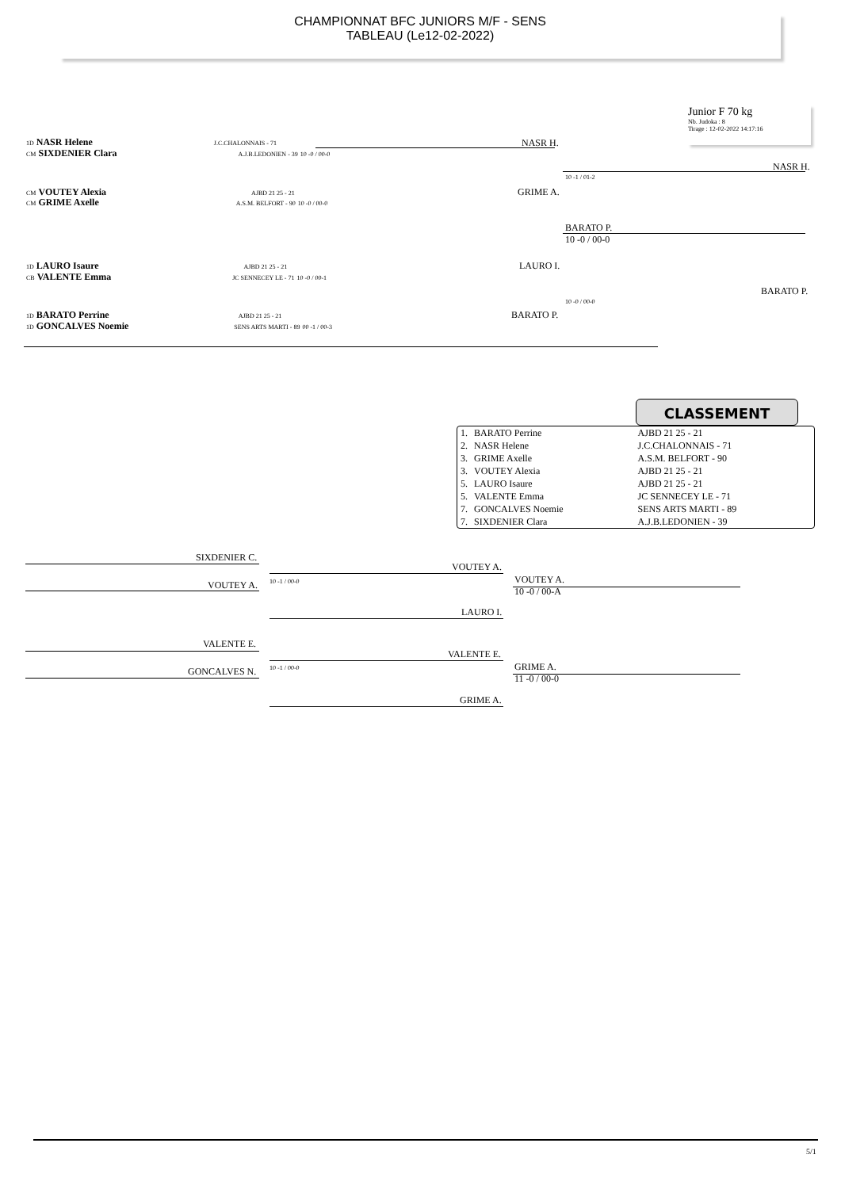CHAMPIONNAT BFC JUNIORS M/F - SENS
TABLEAU (Le12-02-2022)
Junior F 70 kg
Nb. Judoka : 8
Tirage : 12-02-2022 14:17:16
1D NASR Helene J.C.CHALONNAIS - 71
CM SIXDENIER Clara A.J.B.LEDONIEN - 39 10 -0 / 00-0
NASR H.
CM VOUTEY Alexia AJBD 21 25 - 21
CM GRIME Axelle A.S.M. BELFORT - 90 10 -0 / 00-0
GRIME A.
10 -1 / 01-2
NASR H.
BARATO P.
10 -0 / 00-0
1D LAURO Isaure AJBD 21 25 - 21
CB VALENTE Emma JC SENNECEY LE - 71 10 -0 / 00-1
LAURO I.
10 -0 / 00-0
BARATO P.
1D BARATO Perrine AJBD 21 25 - 21
1D GONCALVES Noemie SENS ARTS MARTI - 89 00 -1 / 00-3
BARATO P.
CLASSEMENT
| 1. | BARATO Perrine | AJBD 21 25 - 21 |
| 2. | NASR Helene | J.C.CHALONNAIS - 71 |
| 3. | GRIME Axelle | A.S.M. BELFORT - 90 |
| 3. | VOUTEY Alexia | AJBD 21 25 - 21 |
| 5. | LAURO Isaure | AJBD 21 25 - 21 |
| 5. | VALENTE Emma | JC SENNECEY LE - 71 |
| 7. | GONCALVES Noemie | SENS ARTS MARTI - 89 |
| 7. | SIXDENIER Clara | A.J.B.LEDONIEN - 39 |
SIXDENIER C.
VOUTEY A. 10 -1 / 00-0
VOUTEY A.
VOUTEY A.
10 -0 / 00-A
LAURO I.
VALENTE E.
GONCALVES N. 10 -1 / 00-0
VALENTE E.
GRIME A.
11 -0 / 00-0
GRIME A.
5/1